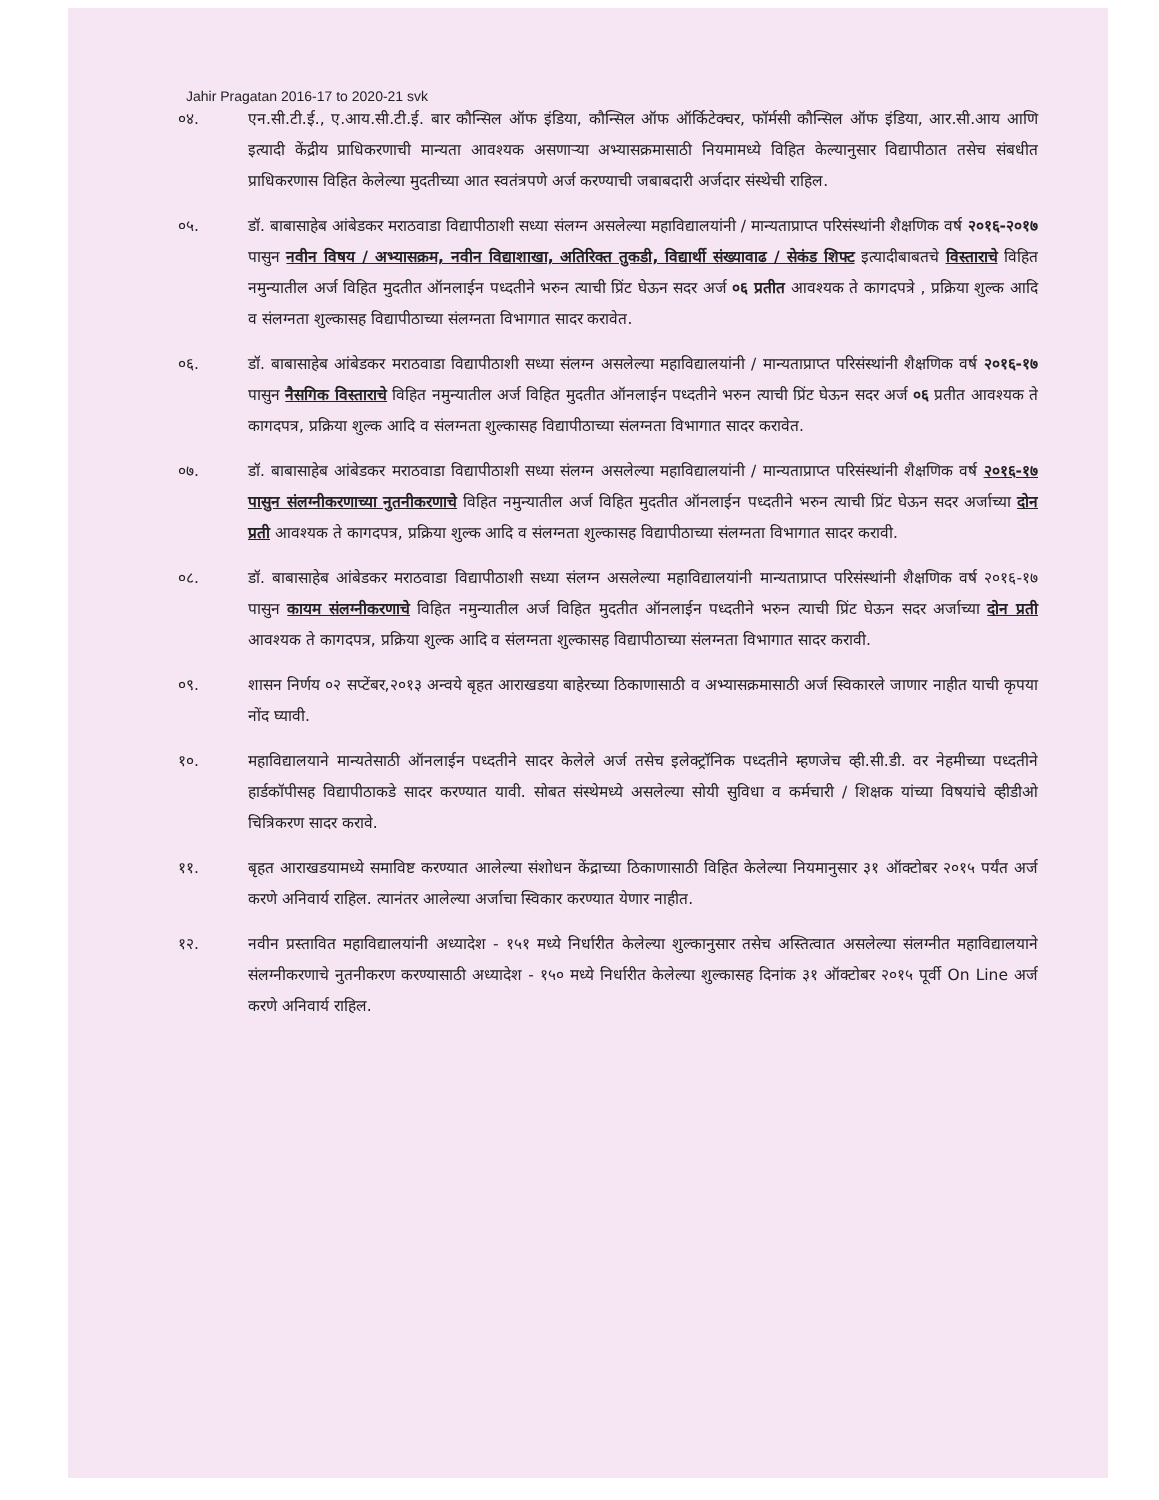Jahir Pragatan 2016-17 to 2020-21 svk
०४. एन.सी.टी.ई., ए.आय.सी.टी.ई. बार कौन्सिल ऑफ इंडिया, कौन्सिल ऑफ ऑर्किटेक्चर, फॉर्मसी कौन्सिल ऑफ इंडिया, आर.सी.आय आणि इत्यादी केंद्रीय प्राधिकरणाची मान्यता आवश्यक असणाऱ्या अभ्यासक्रमासाठी नियमामध्ये विहित केल्यानुसार विद्यापीठात तसेच संबधीत प्राधिकरणास विहित केलेल्या मुदतीच्या आत स्वतंत्रपणे अर्ज करण्याची जबाबदारी अर्जदार संस्थेची राहिल.
०५. डॉ. बाबासाहेब आंबेडकर मराठवाडा विद्यापीठाशी सध्या संलग्न असलेल्या महाविद्यालयांनी / मान्यताप्राप्त परिसंस्थांनी शैक्षणिक वर्ष २०१६-२०१७ पासुन नवीन विषय / अभ्यासक्रम, नवीन विद्याशाखा, अतिरिक्त तुकडी, विद्यार्थी संख्यावाढ / सेकंड शिफ्ट इत्यादीबाबतचे विस्ताराचे विहित नमुन्यातील अर्ज विहित मुदतीत ऑनलाईन पध्दतीने भरुन त्याची प्रिंट घेऊन सदर अर्ज ०६ प्रतीत आवश्यक ते कागदपत्रे , प्रक्रिया शुल्क आदि व संलग्नता शुल्कासह विद्यापीठाच्या संलग्नता विभागात सादर करावेत.
०६. डॉ. बाबासाहेब आंबेडकर मराठवाडा विद्यापीठाशी सध्या संलग्न असलेल्या महाविद्यालयांनी / मान्यताप्राप्त परिसंस्थांनी शैक्षणिक वर्ष २०१६-१७ पासुन नैसगिक विस्ताराचे विहित नमुन्यातील अर्ज विहित मुदतीत ऑनलाईन पध्दतीने भरुन त्याची प्रिंट घेऊन सदर अर्ज ०६ प्रतीत आवश्यक ते कागदपत्र, प्रक्रिया शुल्क आदि व संलग्नता शुल्कासह विद्यापीठाच्या संलग्नता विभागात सादर करावेत.
०७. डॉ. बाबासाहेब आंबेडकर मराठवाडा विद्यापीठाशी सध्या संलग्न असलेल्या महाविद्यालयांनी / मान्यताप्राप्त परिसंस्थांनी शैक्षणिक वर्ष २०१६-१७ पासुन संलग्नीकरणाच्या नुतनीकरणाचे विहित नमुन्यातील अर्ज विहित मुदतीत ऑनलाईन पध्दतीने भरुन त्याची प्रिंट घेऊन सदर अर्जाच्या दोन प्रती आवश्यक ते कागदपत्र, प्रक्रिया शुल्क आदि व संलग्नता शुल्कासह विद्यापीठाच्या संलग्नता विभागात सादर करावी.
०८. डॉ. बाबासाहेब आंबेडकर मराठवाडा विद्यापीठाशी सध्या संलग्न असलेल्या महाविद्यालयांनी मान्यताप्राप्त परिसंस्थांनी शैक्षणिक वर्ष २०१६-१७ पासुन कायम संलग्नीकरणाचे विहित नमुन्यातील अर्ज विहित मुदतीत ऑनलाईन पध्दतीने भरुन त्याची प्रिंट घेऊन सदर अर्जाच्या दोन प्रती आवश्यक ते कागदपत्र, प्रक्रिया शुल्क आदि व संलग्नता शुल्कासह विद्यापीठाच्या संलग्नता विभागात सादर करावी.
०९. शासन निर्णय ०२ सप्टेंबर,२०१३ अन्वये बृहत आराखडया बाहेरच्या ठिकाणासाठी व अभ्यासक्रमासाठी अर्ज स्विकारले जाणार नाहीत याची कृपया नोंद घ्यावी.
१०. महाविद्यालयाने मान्यतेसाठी ऑनलाईन पध्दतीने सादर केलेले अर्ज तसेच इलेक्ट्रॉनिक पध्दतीने म्हणजेच व्ही.सी.डी. वर नेहमीच्या पध्दतीने हार्डकॉपीसह विद्यापीठाकडे सादर करण्यात यावी. सोबत संस्थेमध्ये असलेल्या सोयी सुविधा व कर्मचारी / शिक्षक यांच्या विषयांचे व्हीडीओ चित्रिकरण सादर करावे.
११. बृहत आराखडयामध्ये समाविष्ट करण्यात आलेल्या संशोधन केंद्राच्या ठिकाणासाठी विहित केलेल्या नियमानुसार ३१ ऑक्टोबर २०१५ पर्यंत अर्ज करणे अनिवार्य राहिल. त्यानंतर आलेल्या अर्जाचा स्विकार करण्यात येणार नाहीत.
१२. नवीन प्रस्तावित महाविद्यालयांनी अध्यादेश - १५१ मध्ये निर्धारीत केलेल्या शुल्कानुसार तसेच अस्तित्वात असलेल्या संलग्नीत महाविद्यालयाने संलग्नीकरणाचे नुतनीकरण करण्यासाठी अध्यादेश - १५० मध्ये निर्धारीत केलेल्या शुल्कासह दिनांक ३१ ऑक्टोबर २०१५ पूर्वी On Line अर्ज करणे अनिवार्य राहिल.